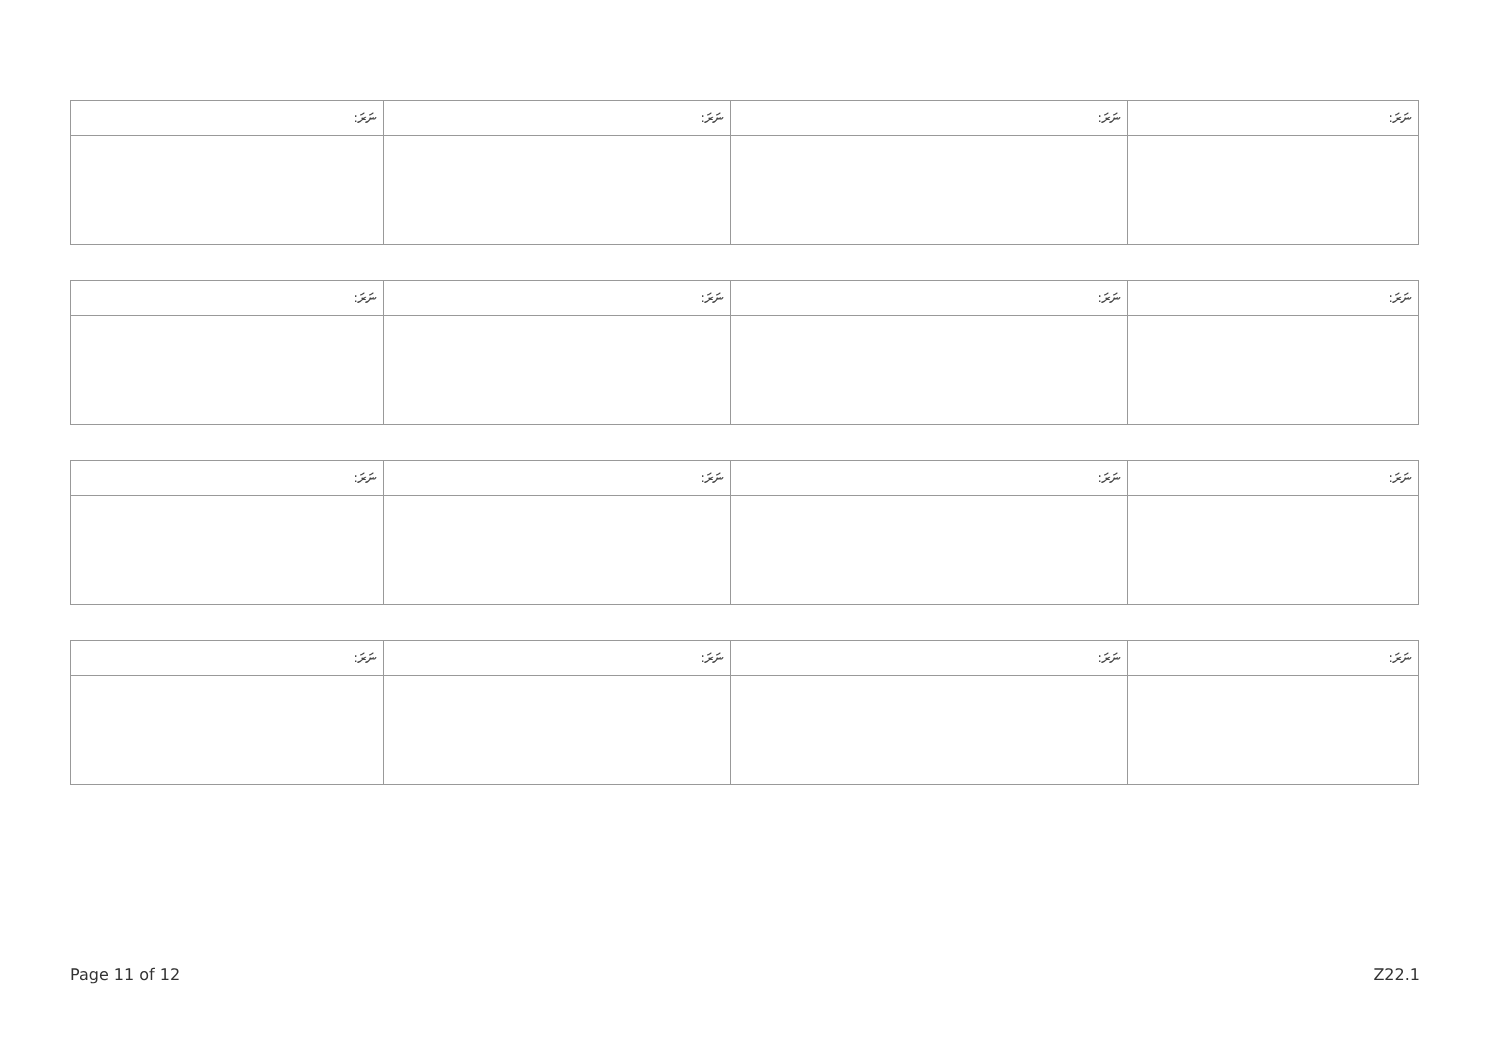| ނަރަ: | ނަރަ: | ނަރަ: | ނަރަ: |
| --- | --- | --- | --- |
| ނަރަ: | ނަރަ: | ނަރަ: | ނަރަ: |
| --- | --- | --- | --- |
| ނަރަ: | ނަރަ: | ނަރަ: | ނަރަ: |
| --- | --- | --- | --- |
| ނަރަ: | ނަރަ: | ނަރަ: | ނަރަ: |
| --- | --- | --- | --- |
Page 11 of 12 Z22.1